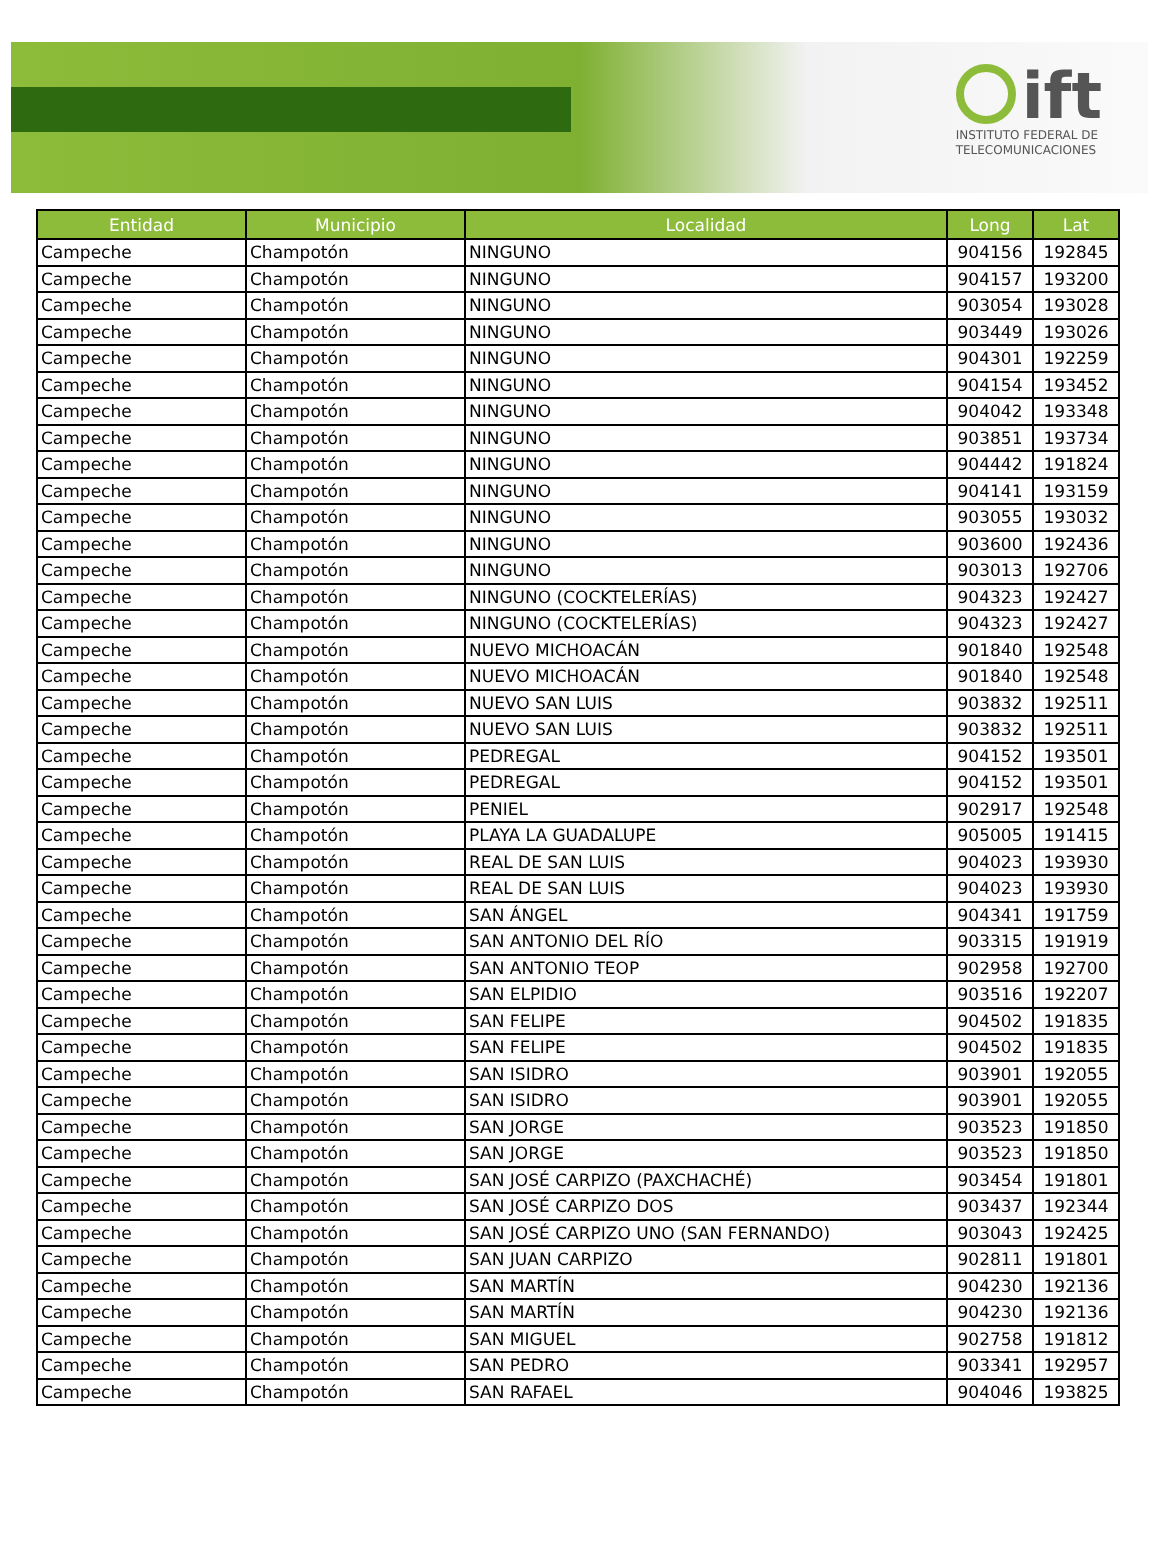ift
INSTITUTO FEDERAL DE
TELECOMUNICACIONES
| Entidad | Municipio | Localidad | Long | Lat |
| --- | --- | --- | --- | --- |
| Campeche | Champotón | NINGUNO | 904156 | 192845 |
| Campeche | Champotón | NINGUNO | 904157 | 193200 |
| Campeche | Champotón | NINGUNO | 903054 | 193028 |
| Campeche | Champotón | NINGUNO | 903449 | 193026 |
| Campeche | Champotón | NINGUNO | 904301 | 192259 |
| Campeche | Champotón | NINGUNO | 904154 | 193452 |
| Campeche | Champotón | NINGUNO | 904042 | 193348 |
| Campeche | Champotón | NINGUNO | 903851 | 193734 |
| Campeche | Champotón | NINGUNO | 904442 | 191824 |
| Campeche | Champotón | NINGUNO | 904141 | 193159 |
| Campeche | Champotón | NINGUNO | 903055 | 193032 |
| Campeche | Champotón | NINGUNO | 903600 | 192436 |
| Campeche | Champotón | NINGUNO | 903013 | 192706 |
| Campeche | Champotón | NINGUNO (COCKTELERÍAS) | 904323 | 192427 |
| Campeche | Champotón | NINGUNO (COCKTELERÍAS) | 904323 | 192427 |
| Campeche | Champotón | NUEVO MICHOACÁN | 901840 | 192548 |
| Campeche | Champotón | NUEVO MICHOACÁN | 901840 | 192548 |
| Campeche | Champotón | NUEVO SAN LUIS | 903832 | 192511 |
| Campeche | Champotón | NUEVO SAN LUIS | 903832 | 192511 |
| Campeche | Champotón | PEDREGAL | 904152 | 193501 |
| Campeche | Champotón | PEDREGAL | 904152 | 193501 |
| Campeche | Champotón | PENIEL | 902917 | 192548 |
| Campeche | Champotón | PLAYA LA GUADALUPE | 905005 | 191415 |
| Campeche | Champotón | REAL DE SAN LUIS | 904023 | 193930 |
| Campeche | Champotón | REAL DE SAN LUIS | 904023 | 193930 |
| Campeche | Champotón | SAN ÁNGEL | 904341 | 191759 |
| Campeche | Champotón | SAN ANTONIO DEL RÍO | 903315 | 191919 |
| Campeche | Champotón | SAN ANTONIO TEOP | 902958 | 192700 |
| Campeche | Champotón | SAN ELPIDIO | 903516 | 192207 |
| Campeche | Champotón | SAN FELIPE | 904502 | 191835 |
| Campeche | Champotón | SAN FELIPE | 904502 | 191835 |
| Campeche | Champotón | SAN ISIDRO | 903901 | 192055 |
| Campeche | Champotón | SAN ISIDRO | 903901 | 192055 |
| Campeche | Champotón | SAN JORGE | 903523 | 191850 |
| Campeche | Champotón | SAN JORGE | 903523 | 191850 |
| Campeche | Champotón | SAN JOSÉ CARPIZO (PAXCHACHÉ) | 903454 | 191801 |
| Campeche | Champotón | SAN JOSÉ CARPIZO DOS | 903437 | 192344 |
| Campeche | Champotón | SAN JOSÉ CARPIZO UNO (SAN FERNANDO) | 903043 | 192425 |
| Campeche | Champotón | SAN JUAN CARPIZO | 902811 | 191801 |
| Campeche | Champotón | SAN MARTÍN | 904230 | 192136 |
| Campeche | Champotón | SAN MARTÍN | 904230 | 192136 |
| Campeche | Champotón | SAN MIGUEL | 902758 | 191812 |
| Campeche | Champotón | SAN PEDRO | 903341 | 192957 |
| Campeche | Champotón | SAN RAFAEL | 904046 | 193825 |